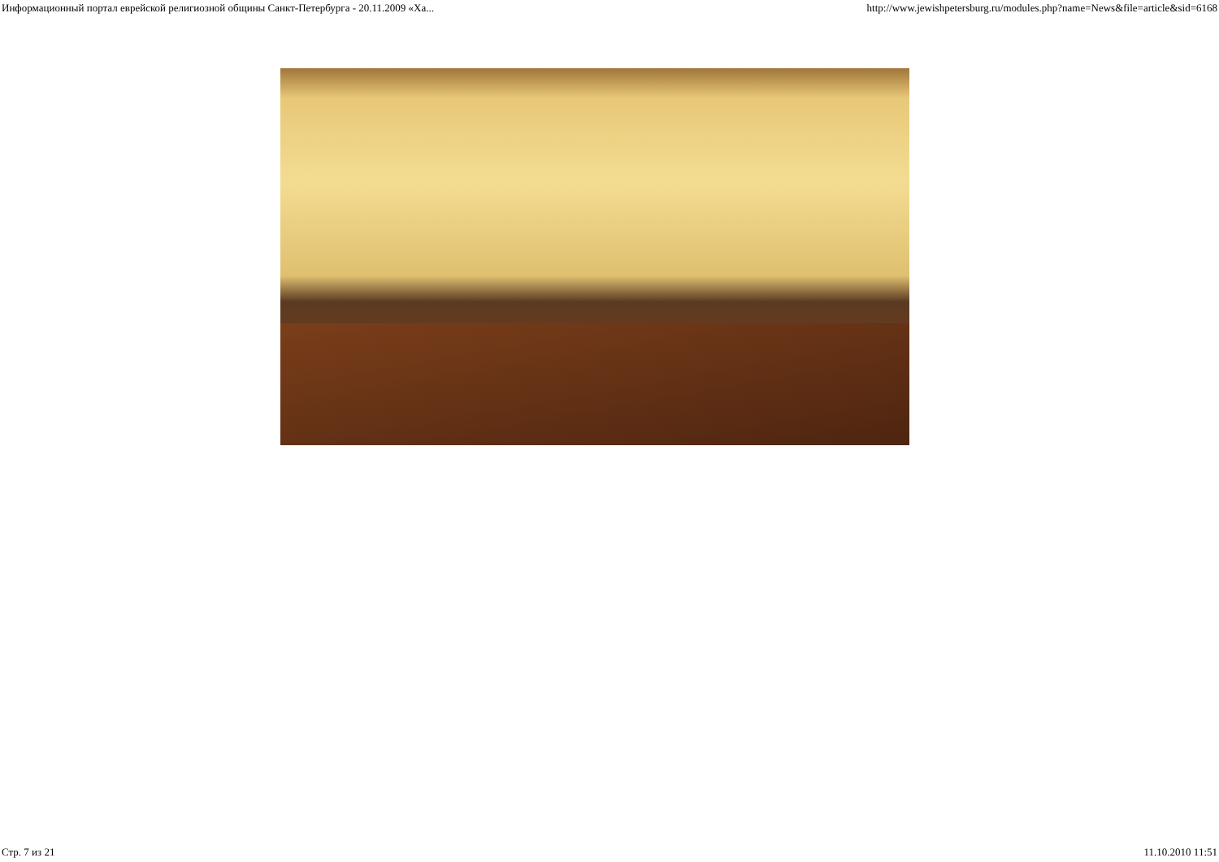Информационный портал еврейской религиозной общины Санкт-Петербурга - 20.11.2009 «Ха... http://www.jewishpetersburg.ru/modules.php?name=News&file=article&sid=6168
Стр. 7 из 21 11.10.2010 11:51